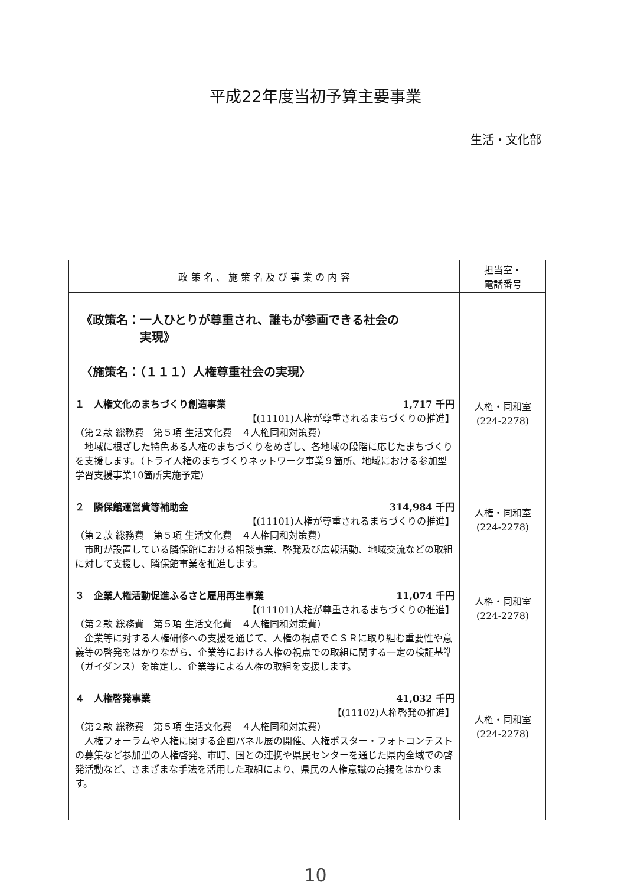平成22年度当初予算主要事業
生活・文化部
| 政 策 名 、 施 策 名 及 び 事 業 の 内 容 | 担当室・ 電話番号 |
| --- | --- |
| 《政策名：一人ひとりが尊重され、誰もが参画できる社会の 実現》 〈施策名：（１１１）人権尊重社会の実現〉 １ 人権文化のまちづくり創造事業 1,717 千円 【(11101)人権が尊重されるまちづくりの推進】 （第２款 総務費 第５項 生活文化費 ４人権同和対策費） 地域に根ざした特色ある人権のまちづくりをめざし、各地域の段階に応じたまちづくりを支援します。（トライ人権のまちづくりネットワーク事業９箇所、地域における参加型学習支援事業10箇所実施予定） ２ 隣保館運営費等補助金 314,984 千円 【(11101)人権が尊重されるまちづくりの推進】 （第２款 総務費 第５項 生活文化費 ４人権同和対策費） 市町が設置している隣保館における相談事業、啓発及び広報活動、地域交流などの取組に対して支援し、隣保館事業を推進します。 ３ 企業人権活動促進ふるさと雇用再生事業 11,074 千円 【(11101)人権が尊重されるまちづくりの推進】 （第２款 総務費 第５項 生活文化費 ４人権同和対策費） 企業等に対する人権研修への支援を通じて、人権の視点でＣＳＲに取り組む重要性や意義等の啓発をはかりながら、企業等における人権の視点での取組に関する一定の検証基準（ガイダンス）を策定し、企業等による人権の取組を支援します。 ４ 人権啓発事業 41,032 千円 【(11102)人権啓発の推進】 （第２款 総務費 第５項 生活文化費 ４人権同和対策費） 人権フォーラムや人権に関する企画パネル展の開催、人権ポスター・フォトコンテストの募集など参加型の人権啓発、市町、国との連携や県民センターを通じた県内全域での啓発活動など、さまざまな手法を活用した取組により、県民の人権意識の高揚をはかります。 | 人権・同和室 (224-2278) 人権・同和室 (224-2278) 人権・同和室 (224-2278) 人権・同和室 (224-2278) |
10